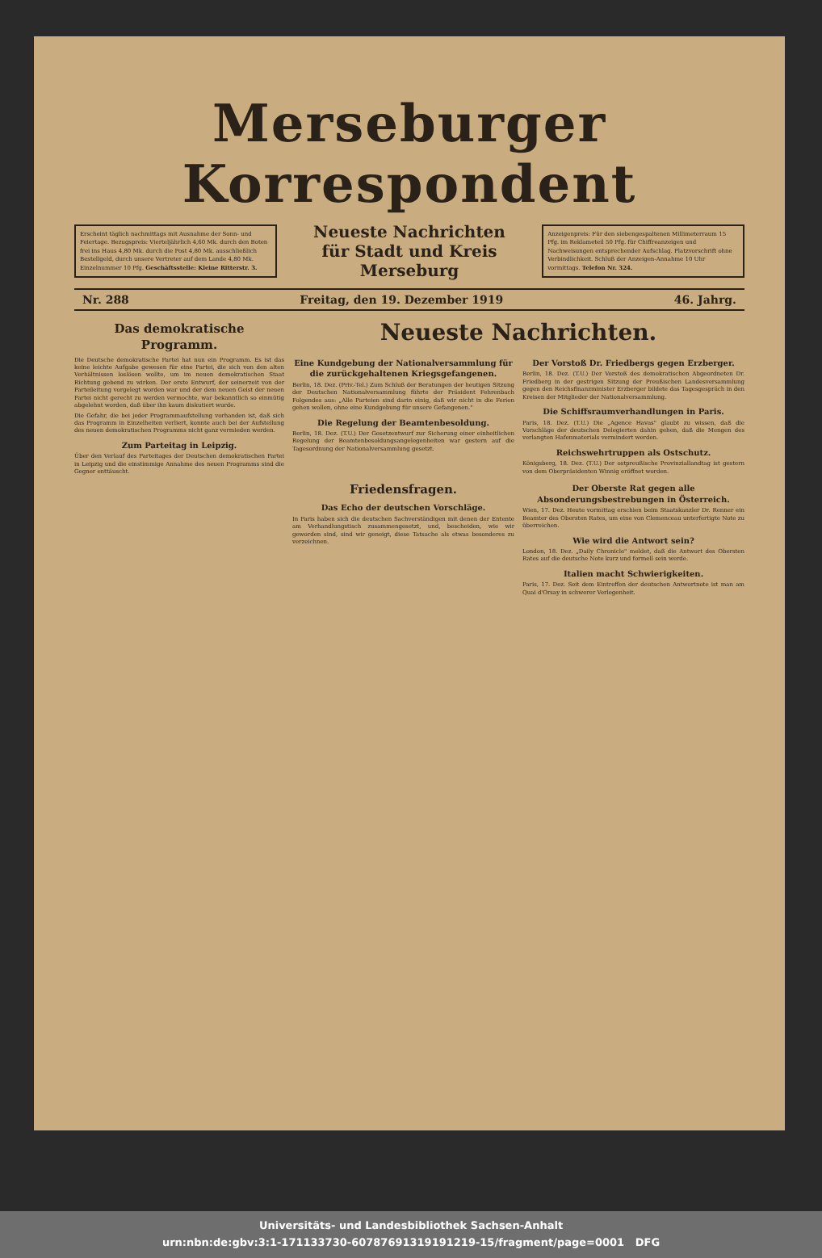Merseburger Korrespondent
Erscheint täglich nachmittags mit Ausnahme der Sonn- und Feiertage. Bezugspreis: Vierteljährlich 4,60 Mk. durch den Boten frei ins Haus 4,80 Mk. durch die Post 4,80 Mk. ausschließlich Bestellgeld, durch unsere Vertreter auf dem Lande 4,80 Mk. Einzelnummer 10 Pfg. Geschäftsstelle: Kleine Ritterstr. 3.
Neueste Nachrichten
für Stadt und Kreis Merseburg
Anzeigenpreis: Für den siebengespaltenen Millimeterraum 15 Pfg. im Reklameteil 50 Pfg. für Chiffreanzeigen und Nachweisungen entsprechender Aufschlag. Platzvorschrift ohne Verbindlichkeit. Schluß der Anzeigen-Annahme 10 Uhr vormittags. Telefon Nr. 324.
Nr. 288 Freitag, den 19. Dezember 1919 46. Jahrg.
Das demokratische Programm.
Die Deutsche demokratische Partei hat nun ein Programm. Es ist das keine leichte Aufgabe gewesen für eine Partei, die sich von den alten Verhältnissen loslösen wollte, um im neuen demokratischen Staat Richtung gebend zu wirken. Der erste Entwurf, der seinerzeit von der Parteileitung vorgelegt worden war und der dem neuen Geist der neuen Partei nicht gerecht zu werden vermochte, war bekanntlich so einmütig abgelehnt worden, daß über ihn kaum diskutiert wurde.
Die Gefahr, die bei jeder Programmaufstellung vorhanden ist, daß sich das Programm in Einzelheiten verliert, konnte auch bei der Aufstellung des neuen demokratischen Programms nicht ganz vermieden werden.
Zum Parteitag in Leipzig.
Über den Verlauf des Parteitages der Deutschen demokratischen Partei in Leipzig und die einstimmige Annahme des neuen Programms sind die Gegner enttäuscht.
Neueste Nachrichten.
Eine Kundgebung der Nationalversammlung für die zurückgehaltenen Kriegsgefangenen.
Berlin, 18. Dez. (Priv.-Tel.) Zum Schluß der Beratungen der heutigen Sitzung der Deutschen Nationalversammlung führte der Präsident Fehrenbach Folgendes aus: „Alle Parteien sind darin einig, daß wir nicht in die Ferien gehen wollen, ohne eine Kundgebung für unsere Gefangenen."
Die Regelung der Beamtenbesoldung.
Berlin, 18. Dez. (T.U.) Der Gesetzentwurf zur Sicherung einer einheitlichen Regelung der Beamtenbesoldungsangelegenheiten war gestern auf die Tagesordnung der Nationalversammlung gesetzt.
Der Vorstoß Dr. Friedbergs gegen Erzberger.
Berlin, 18. Dez. (T.U.) Der Vorstoß des demokratischen Abgeordneten Dr. Friedberg in der gestrigen Sitzung der Preußischen Landesversammlung gegen den Reichsfinanzminister Erzberger bildete das Tagesgespräch in den Kreisen der Mitglieder der Nationalversammlung.
Die Schiffsraumverhandlungen in Paris.
Paris, 18. Dez. (T.U.) Die „Agence Havas" glaubt zu wissen, daß die Vorschläge der deutschen Delegierten dahin gehen, daß die Mengen des verlangten Hafenmaterials vermindert werden.
Reichswehrtruppen als Ostschutz.
Königsberg, 18. Dez. (T.U.) Der ostpreußische Provinziallandtag ist gestern von dem Oberpräsidenten Winnig eröffnet worden.
Friedensfragen.
Das Echo der deutschen Vorschläge.
In Paris haben sich die deutschen Sachverständigen mit denen der Entente am Verhandlungstisch zusammengesetzt, und, bescheiden, wie wir geworden sind, sind wir geneigt, diese Tatsache als etwas besonderes zu verzeichnen.
Der Oberste Rat gegen alle Absonderungsbestrebungen in Österreich.
Wien, 17. Dez. Heute vormittag erschien beim Staatskanzler Dr. Renner ein Beamter des Obersten Rates, um eine von Clemenceau unterfertigte Note zu überreichen.
Wie wird die Antwort sein?
London, 18. Dez. „Daily Chronicle" meldet, daß die Antwort des Obersten Rates auf die deutsche Note kurz und formell sein werde.
Italien macht Schwierigkeiten.
Paris, 17. Dez. Seit dem Eintreffen der deutschen Antwortnote ist man am Quai d'Orsay in schwerer Verlegenheit.
Universitäts- und Landesbibliothek Sachsen-Anhalt
urn:nbn:de:gbv:3:1-171133730-60787691319191219-15/fragment/page=0001 DFG